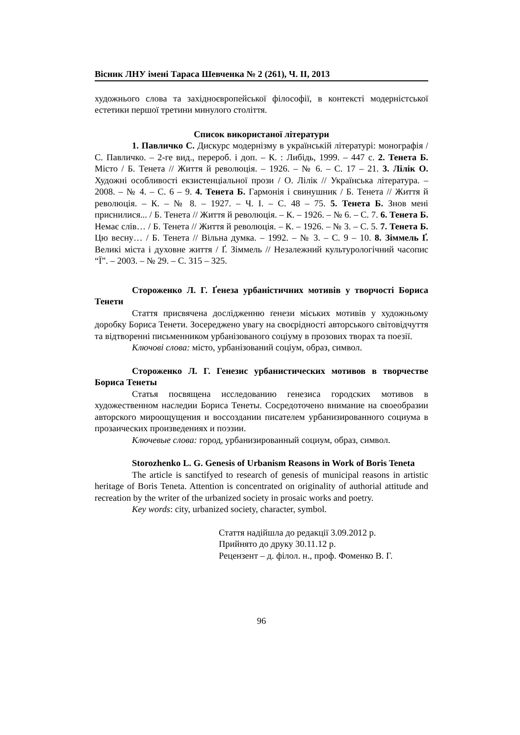Вісник ЛНУ імені Тараса Шевченка № 2 (261), Ч. ІІ, 2013
художнього слова та західноєвропейської філософії, в контексті модерністської естетики першої третини минулого століття.
Список використаної літератури
1. Павличко С. Дискурс модернізму в українській літературі: монографія / С. Павличко. – 2-ге вид., перероб. і доп. – К. : Либідь, 1999. – 447 с. 2. Тенета Б. Місто / Б. Тенета // Життя й революція. – 1926. – № 6. – С. 17 – 21. 3. Лілік О. Художні особливості екзистенціальної прози / О. Лілік // Українська література. – 2008. – № 4. – С. 6 – 9. 4. Тенета Б. Гармонія і свинушник / Б. Тенета // Життя й революція. – К. – № 8. – 1927. – Ч. І. – С. 48 – 75. 5. Тенета Б. Знов мені приснилися... / Б. Тенета // Життя й революція. – К. – 1926. – № 6. – С. 7. 6. Тенета Б. Немає слів… / Б. Тенета // Життя й революція. – К. – 1926. – № 3. – С. 5. 7. Тенета Б. Цю весну… / Б. Тенета // Вільна думка. – 1992. – № 3. – С. 9 – 10. 8. Зіммель Ґ. Великі міста і духовне життя / Ґ. Зіммель // Незалежний культурологічний часопис “Ї”. – 2003. – № 29. – С. 315 – 325.
Стороженко Л. Г. Ґенеза урбаністичних мотивів у творчості Бориса Тенети
Стаття присвячена дослідженню ґенези міських мотивів у художньому доробку Бориса Тенети. Зосереджено увагу на своєрідності авторського світовідчуття та відтворенні письменником урбанізованого соціуму в прозових творах та поезії.
Ключові слова: місто, урбанізований соціум, образ, символ.
Стороженко Л. Г. Генезис урбанистических мотивов в творчестве Бориса Тенеты
Статья посвящена исследованию генезиса городских мотивов в художественном наследии Бориса Тенеты. Сосредоточено внимание на своеобразии авторского мироощущения и воссоздании писателем урбанизированного социума в прозаических произведениях и поэзии.
Ключевые слова: город, урбанизированный социум, образ, символ.
Storozhenko L. G. Genesis of Urbanism Reasons in Work of Boris Teneta
The article is sanctifyed to research of genesis of municipal reasons in artistic heritage of Boris Teneta. Attention is concentrated on originality of authorial attitude and recreation by the writer of the urbanized society in prosaic works and poetry.
Key words: city, urbanized society, character, symbol.
Стаття надійшла до редакції 3.09.2012 р.
Прийнято до друку 30.11.12 р.
Рецензент – д. філол. н., проф. Фоменко В. Г.
96